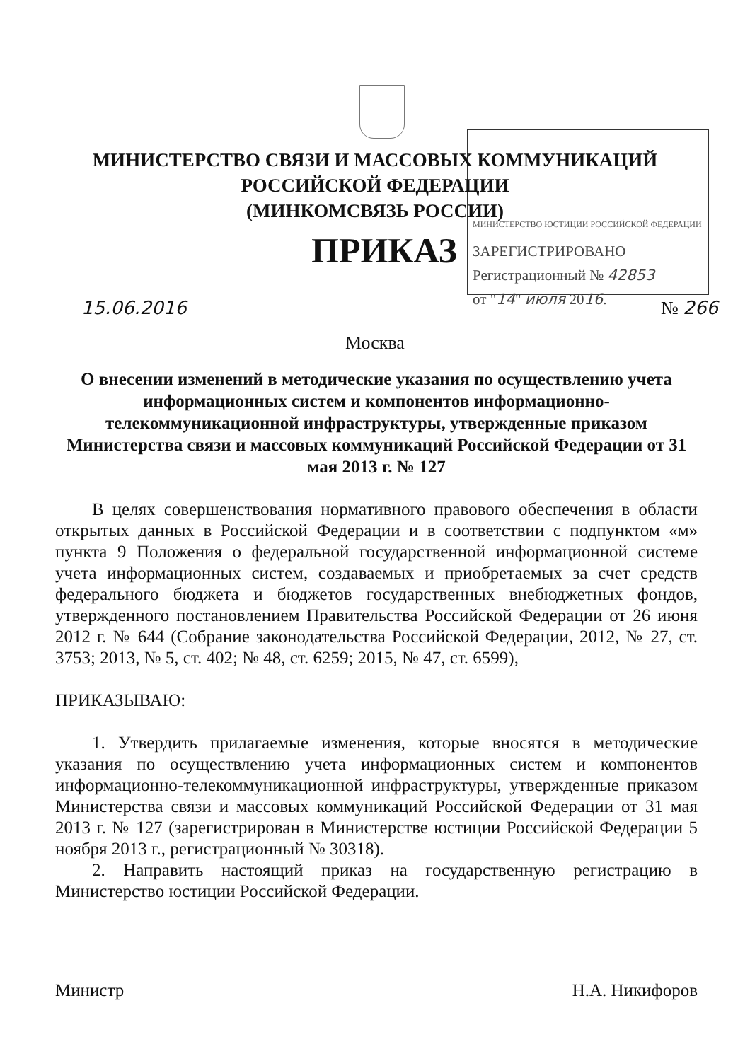МИНИСТЕРСТВО СВЯЗИ И МАССОВЫХ КОММУНИКАЦИЙ
РОССИЙСКОЙ ФЕДЕРАЦИИ
(МИНКОМСВЯЗЬ РОССИИ)
ПРИКАЗ
МИНИСТЕРСТВО ЮСТИЦИИ РОССИЙСКОЙ ФЕДЕРАЦИИ
ЗАРЕГИСТРИРОВАНО
Регистрационный № 42853
от "14" июля 2016.
15.06.2016 № 266
Москва
О внесении изменений в методические указания по осуществлению учета информационных систем и компонентов информационно-телекоммуникационной инфраструктуры, утвержденные приказом Министерства связи и массовых коммуникаций Российской Федерации от 31 мая 2013 г. № 127
В целях совершенствования нормативного правового обеспечения в области открытых данных в Российской Федерации и в соответствии с подпунктом «м» пункта 9 Положения о федеральной государственной информационной системе учета информационных систем, создаваемых и приобретаемых за счет средств федерального бюджета и бюджетов государственных внебюджетных фондов, утвержденного постановлением Правительства Российской Федерации от 26 июня 2012 г. № 644 (Собрание законодательства Российской Федерации, 2012, № 27, ст. 3753; 2013, № 5, ст. 402; № 48, ст. 6259; 2015, № 47, ст. 6599),
ПРИКАЗЫВАЮ:
1. Утвердить прилагаемые изменения, которые вносятся в методические указания по осуществлению учета информационных систем и компонентов информационно-телекоммуникационной инфраструктуры, утвержденные приказом Министерства связи и массовых коммуникаций Российской Федерации от 31 мая 2013 г. № 127 (зарегистрирован в Министерстве юстиции Российской Федерации 5 ноября 2013 г., регистрационный № 30318).
2. Направить настоящий приказ на государственную регистрацию в Министерство юстиции Российской Федерации.
Министр Н.А. Никифоров